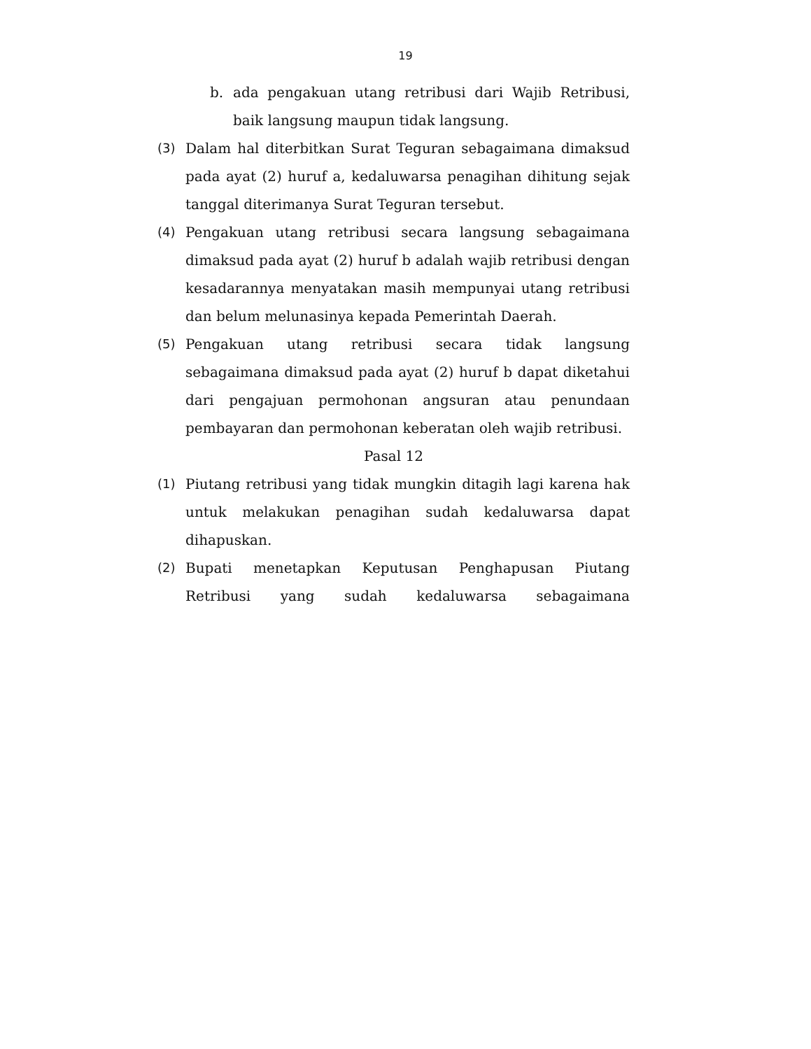19
b. ada pengakuan utang retribusi dari Wajib Retribusi, baik langsung maupun tidak langsung.
(3) Dalam hal diterbitkan Surat Teguran sebagaimana dimaksud pada ayat (2) huruf a, kedaluwarsa penagihan dihitung sejak tanggal diterimanya Surat Teguran tersebut.
(4) Pengakuan utang retribusi secara langsung sebagaimana dimaksud pada ayat (2) huruf b adalah wajib retribusi dengan kesadarannya menyatakan masih mempunyai utang retribusi dan belum melunasinya kepada Pemerintah Daerah.
(5) Pengakuan utang retribusi secara tidak langsung sebagaimana dimaksud pada ayat (2) huruf b dapat diketahui dari pengajuan permohonan angsuran atau penundaan pembayaran dan permohonan keberatan oleh wajib retribusi.
Pasal 12
(1) Piutang retribusi yang tidak mungkin ditagih lagi karena hak untuk melakukan penagihan sudah kedaluwarsa dapat dihapuskan.
(2) Bupati menetapkan Keputusan Penghapusan Piutang Retribusi yang sudah kedaluwarsa sebagaimana